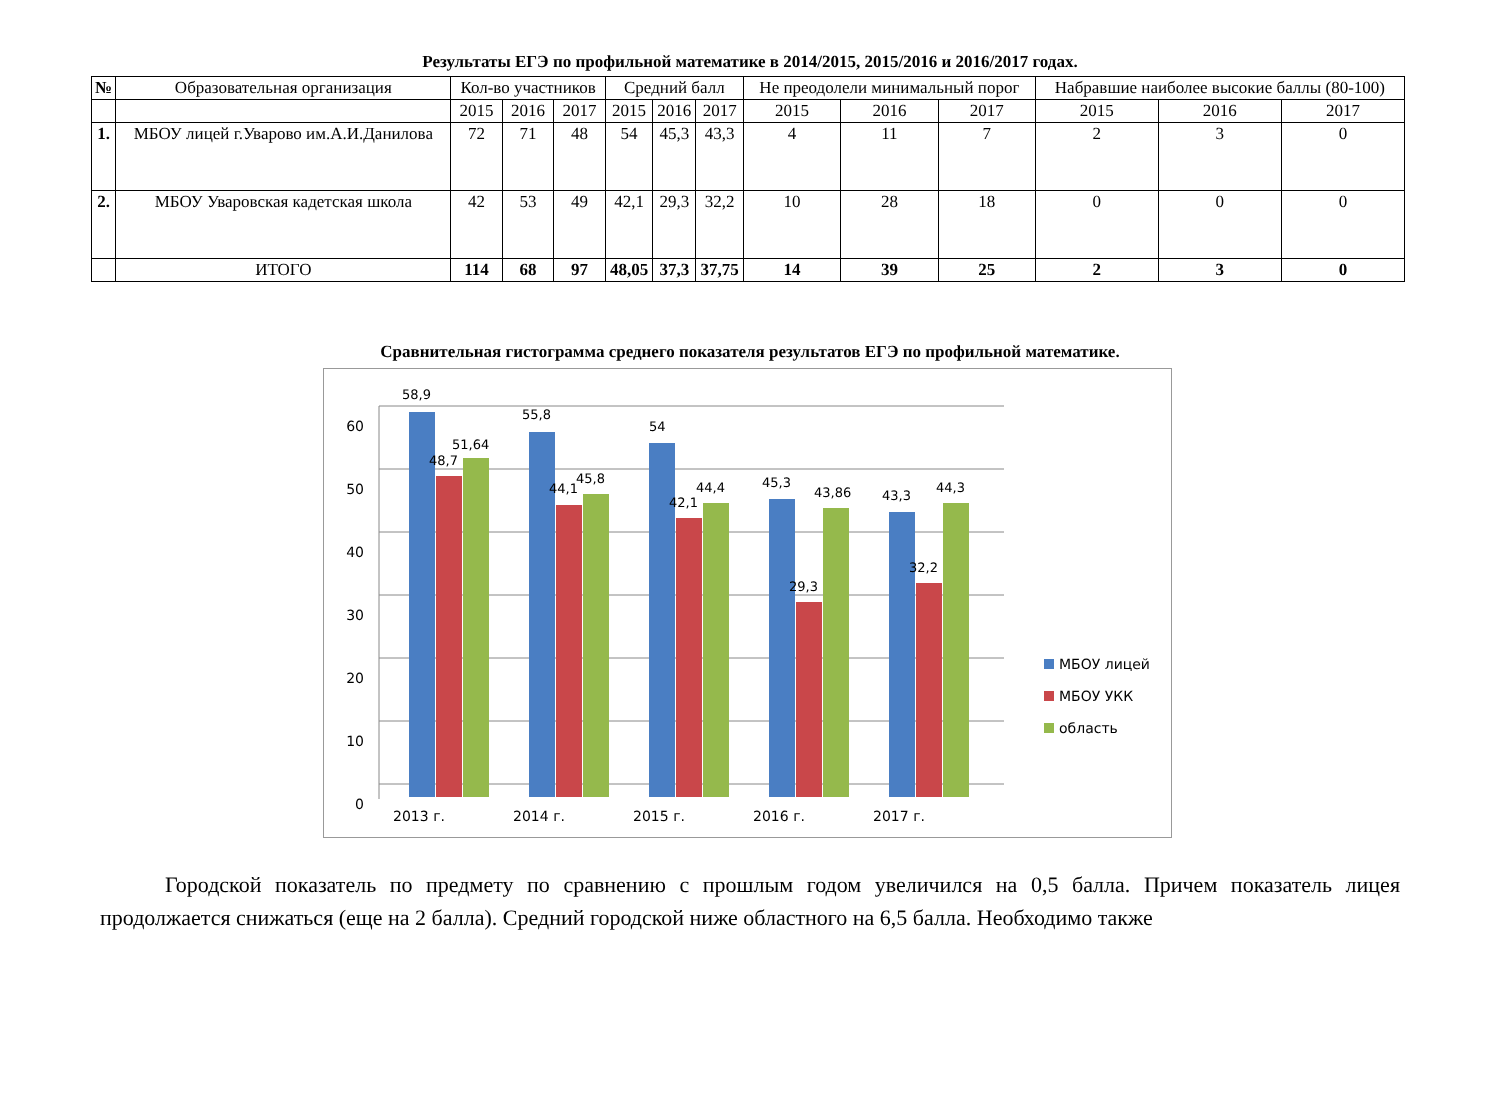Результаты ЕГЭ по профильной математике в 2014/2015, 2015/2016 и 2016/2017 годах.
| № | Образовательная организация | Кол-во участников | | | Средний балл | | | Не преодолели минимальный порог | | | Набравшие наиболее высокие баллы (80-100) | | |
| --- | --- | --- | --- | --- | --- | --- | --- | --- | --- | --- | --- | --- | --- |
| | | 2015 | 2016 | 2017 | 2015 | 2016 | 2017 | 2015 | 2016 | 2017 | 2015 | 2016 | 2017 |
| 1. | МБОУ лицей г.Уварово им.А.И.Данилова | 72 | 71 | 48 | 54 | 45,3 | 43,3 | 4 | 11 | 7 | 2 | 3 | 0 |
| 2. | МБОУ Уваровская кадетская школа | 42 | 53 | 49 | 42,1 | 29,3 | 32,2 | 10 | 28 | 18 | 0 | 0 | 0 |
| | ИТОГО | 114 | 68 | 97 | 48,05 | 37,3 | 37,75 | 14 | 39 | 25 | 2 | 3 | 0 |
Сравнительная гистограмма среднего показателя результатов ЕГЭ по профильной математике.
0
10
20
30
40
50
60
58,9
48,7
51,64
55,8
44,1
45,8
54
42,1
44,4
45,3
29,3
43,86
43,3
32,2
44,3
2013 г.
2014 г.
2015 г.
2016 г.
2017 г.
МБОУ лицей
МБОУ УКК
область
Городской показатель по предмету по сравнению с прошлым годом увеличился на 0,5 балла. Причем показатель лицея продолжается снижаться (еще на 2 балла). Средний городской ниже областного на 6,5 балла. Необходимо также